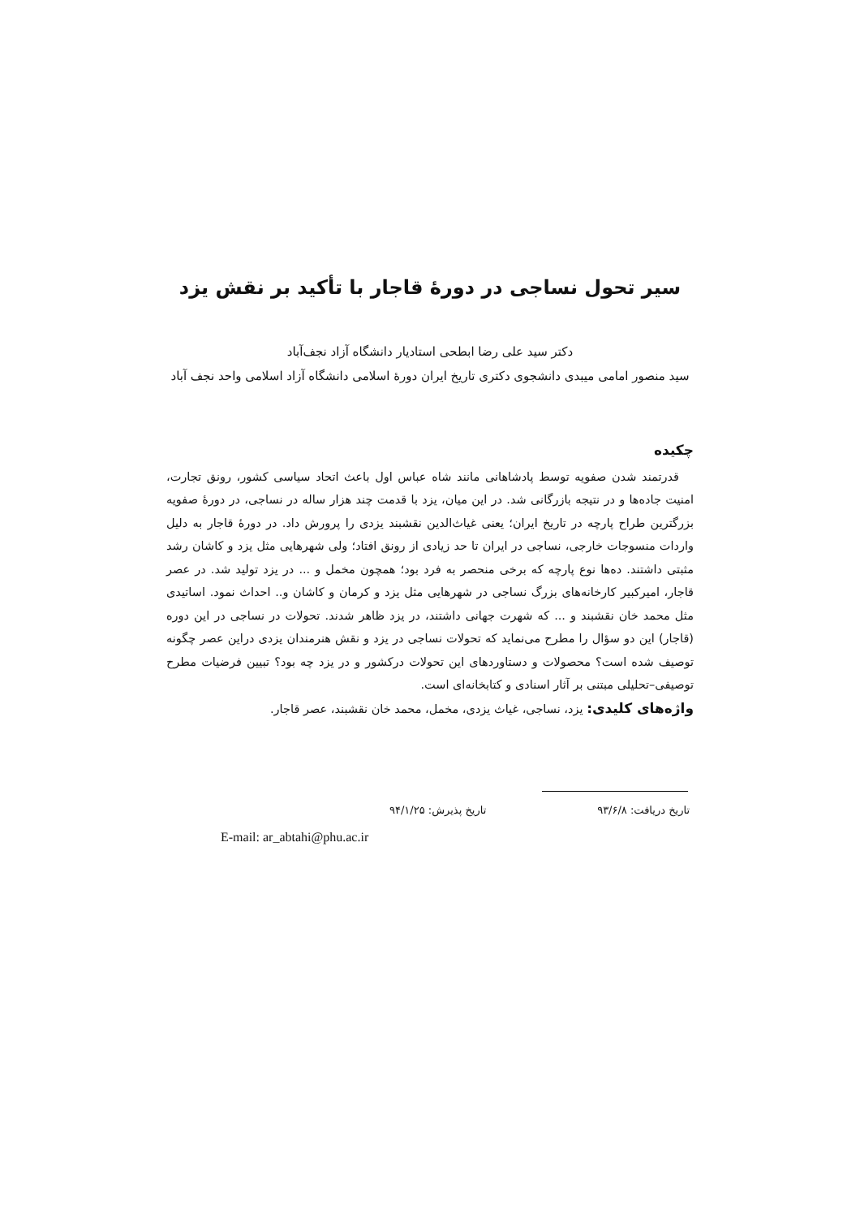سیر تحول نساجی در دورۀ قاجار با تأکید بر نقش یزد
دکتر سید علی رضا ابطحی استادیار دانشگاه آزاد نجف‌آباد
سید منصور امامی میبدی دانشجوی دکتری تاریخ ایران دورۀ اسلامی دانشگاه آزاد اسلامی واحد نجف آباد
چکیده
قدرتمند شدن صفویه توسط پادشاهانی مانند شاه عباس اول باعث اتحاد سیاسی کشور، رونق تجارت، امنیت جاده‌ها و در نتیجه بازرگانی شد. در این میان، یزد با قدمت چند هزار ساله در نساجی، در دورۀ صفویه بزرگترین طراح پارچه در تاریخ ایران؛ یعنی غیاث‌الدین نقشبند یزدی را پرورش داد. در دورۀ قاجار به دلیل واردات منسوجات خارجی، نساجی در ایران تا حد زیادی از رونق افتاد؛ ولی شهرهایی مثل یزد و کاشان رشد مثبتی داشتند. ده‌ها نوع پارچه که برخی منحصر به فرد بود؛ همچون مخمل و ... در یزد تولید شد. در عصر قاجار، امیرکبیر کارخانه‌های بزرگ نساجی در شهرهایی مثل یزد و کرمان و کاشان و.. احداث نمود. اساتیدی مثل محمد خان نقشبند و ... که شهرت جهانی داشتند، در یزد ظاهر شدند. تحولات در نساجی در این دوره (قاجار) این دو سؤال را مطرح می‌نماید که تحولات نساجی در یزد و نقش هنرمندان یزدی دراین عصر چگونه توصیف شده است؟ محصولات و دستاوردهای این تحولات درکشور و در یزد چه بود؟ تبیین فرضیات مطرح توصیفی–تحلیلی مبتنی بر آثار اسنادی و کتابخانه‌ای است.
واژه‌های کلیدی: یزد، نساجی، غیاث یزدی، مخمل، محمد خان نقشبند، عصر قاجار.
تاریخ دریافت: ۹۳/۶/۸ تاریخ پذیرش: ۹۴/۱/۲۵
E-mail: ar_abtahi@phu.ac.ir